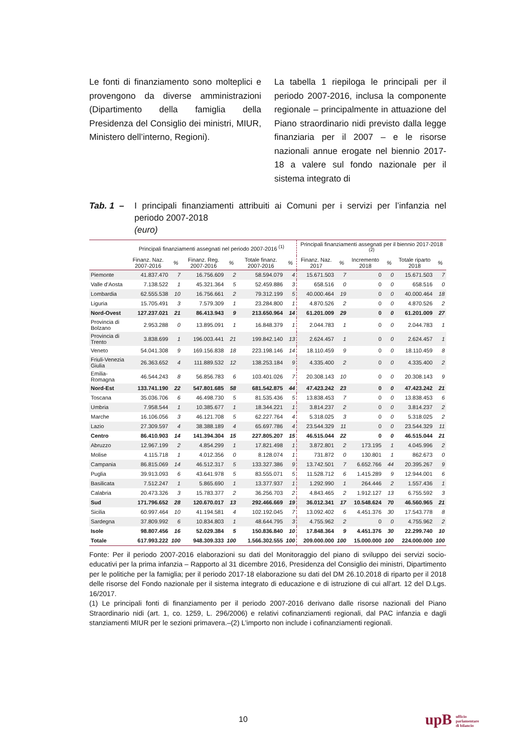Le fonti di finanziamento sono molteplici e provengono da diverse amministrazioni (Dipartimento della famiglia della Presidenza del Consiglio dei ministri, MIUR, Ministero dell’interno, Regioni).
La tabella 1 riepiloga le principali per il periodo 2007-2016, inclusa la componente regionale – principalmente in attuazione del Piano straordinario nidi previsto dalla legge finanziaria per il 2007 – e le risorse nazionali annue erogate nel biennio 2017-18 a valere sul fondo nazionale per il sistema integrato di
Tab. 1 –
I principali finanziamenti attribuiti ai Comuni per i servizi per l’infanzia nel periodo 2007-2018
(euro)
| | Principali finanziamenti assegnati nel periodo 2007-2016 <sup>(1)</sup> | | | | | | Principali finanziamenti assegnati per il biennio 2017-2018 <sup>(2)</sup> | | | | | |
| --- | --- | --- | --- | --- | --- | --- | --- | --- | --- | --- | --- | --- |
| | Finanz. Naz. 2007-2016 | % | Finanz. Reg. 2007-2016 | % | Totale finanz. 2007-2016 | % | Finanz. Naz. 2017 | % | Incremento 2018 | % | Totale riparto 2018 | % |
| Piemonte | 41.837.470 | 7 | 16.756.609 | 2 | 58.594.079 | 4 | 15.671.503 | 7 | 0 | 0 | 15.671.503 | 7 |
| Valle d’Aosta | 7.138.522 | 1 | 45.321.364 | 5 | 52.459.886 | 3 | 658.516 | 0 | 0 | 0 | 658.516 | 0 |
| Lombardia | 62.555.538 | 10 | 16.756.661 | 2 | 79.312.199 | 5 | 40.000.464 | 19 | 0 | 0 | 40.000.464 | 18 |
| Liguria | 15.705.491 | 3 | 7.579.309 | 1 | 23.284.800 | 1 | 4.870.526 | 2 | 0 | 0 | 4.870.526 | 2 |
| Nord-Ovest | 127.237.021 | 21 | 86.413.943 | 9 | 213.650.964 | 14 | 61.201.009 | 29 | 0 | 0 | 61.201.009 | 27 |
| Provincia di Bolzano | 2.953.288 | 0 | 13.895.091 | 1 | 16.848.379 | 1 | 2.044.783 | 1 | 0 | 0 | 2.044.783 | 1 |
| Provincia di Trento | 3.838.699 | 1 | 196.003.441 | 21 | 199.842.140 | 13 | 2.624.457 | 1 | 0 | 0 | 2.624.457 | 1 |
| Veneto | 54.041.308 | 9 | 169.156.838 | 18 | 223.198.146 | 14 | 18.110.459 | 9 | 0 | 0 | 18.110.459 | 8 |
| Friuli-Venezia Giulia | 26.363.652 | 4 | 111.889.532 | 12 | 138.253.184 | 9 | 4.335.400 | 2 | 0 | 0 | 4.335.400 | 2 |
| Emilia-Romagna | 46.544.243 | 8 | 56.856.783 | 6 | 103.401.026 | 7 | 20.308.143 | 10 | 0 | 0 | 20.308.143 | 9 |
| Nord-Est | 133.741.190 | 22 | 547.801.685 | 58 | 681.542.875 | 44 | 47.423.242 | 23 | 0 | 0 | 47.423.242 | 21 |
| Toscana | 35.036.706 | 6 | 46.498.730 | 5 | 81.535.436 | 5 | 13.838.453 | 7 | 0 | 0 | 13.838.453 | 6 |
| Umbria | 7.958.544 | 1 | 10.385.677 | 1 | 18.344.221 | 1 | 3.814.237 | 2 | 0 | 0 | 3.814.237 | 2 |
| Marche | 16.106.056 | 3 | 46.121.708 | 5 | 62.227.764 | 4 | 5.318.025 | 3 | 0 | 0 | 5.318.025 | 2 |
| Lazio | 27.309.597 | 4 | 38.388.189 | 4 | 65.697.786 | 4 | 23.544.329 | 11 | 0 | 0 | 23.544.329 | 11 |
| Centro | 86.410.903 | 14 | 141.394.304 | 15 | 227.805.207 | 15 | 46.515.044 | 22 | 0 | 0 | 46.515.044 | 21 |
| Abruzzo | 12.967.199 | 2 | 4.854.299 | 1 | 17.821.498 | 1 | 3.872.801 | 2 | 173.195 | 1 | 4.045.996 | 2 |
| Molise | 4.115.718 | 1 | 4.012.356 | 0 | 8.128.074 | 1 | 731.872 | 0 | 130.801 | 1 | 862.673 | 0 |
| Campania | 86.815.069 | 14 | 46.512.317 | 5 | 133.327.386 | 9 | 13.742.501 | 7 | 6.652.766 | 44 | 20.395.267 | 9 |
| Puglia | 39.913.093 | 6 | 43.641.978 | 5 | 83.555.071 | 5 | 11.528.712 | 6 | 1.415.289 | 9 | 12.944.001 | 6 |
| Basilicata | 7.512.247 | 1 | 5.865.690 | 1 | 13.377.937 | 1 | 1.292.990 | 1 | 264.446 | 2 | 1.557.436 | 1 |
| Calabria | 20.473.326 | 3 | 15.783.377 | 2 | 36.256.703 | 2 | 4.843.465 | 2 | 1.912.127 | 13 | 6.755.592 | 3 |
| Sud | 171.796.652 | 28 | 120.670.017 | 13 | 292.466.669 | 19 | 36.012.341 | 17 | 10.548.624 | 70 | 46.560.965 | 21 |
| Sicilia | 60.997.464 | 10 | 41.194.581 | 4 | 102.192.045 | 7 | 13.092.402 | 6 | 4.451.376 | 30 | 17.543.778 | 8 |
| Sardegna | 37.809.992 | 6 | 10.834.803 | 1 | 48.644.795 | 3 | 4.755.962 | 2 | 0 | 0 | 4.755.962 | 2 |
| Isole | 98.807.456 | 16 | 52.029.384 | 5 | 150.836.840 | 10 | 17.848.364 | 9 | 4.451.376 | 30 | 22.299.740 | 10 |
| Totale | 617.993.222 | 100 | 948.309.333 | 100 | 1.566.302.555 | 100 | 209.000.000 | 100 | 15.000.000 | 100 | 224.000.000 | 100 |
Fonte: Per il periodo 2007-2016 elaborazioni su dati del Monitoraggio del piano di sviluppo dei servizi socio-educativi per la prima infanzia – Rapporto al 31 dicembre 2016, Presidenza del Consiglio dei ministri, Dipartimento per le politiche per la famiglia; per il periodo 2017-18 elaborazione su dati del DM 26.10.2018 di riparto per il 2018 delle risorse del Fondo nazionale per il sistema integrato di educazione e di istruzione di cui all’art. 12 del D.Lgs. 16/2017.
(1) Le principali fonti di finanziamento per il periodo 2007-2016 derivano dalle risorse nazionali del Piano Straordinario nidi (art. 1, co. 1259, L. 296/2006) e relativi cofinanziamenti regionali, dal PAC infanzia e dagli stanziamenti MIUR per le sezioni primavera.–(2) L’importo non include i cofinanziamenti regionali.
10
upB ufficio
parlamentare
di bilancio